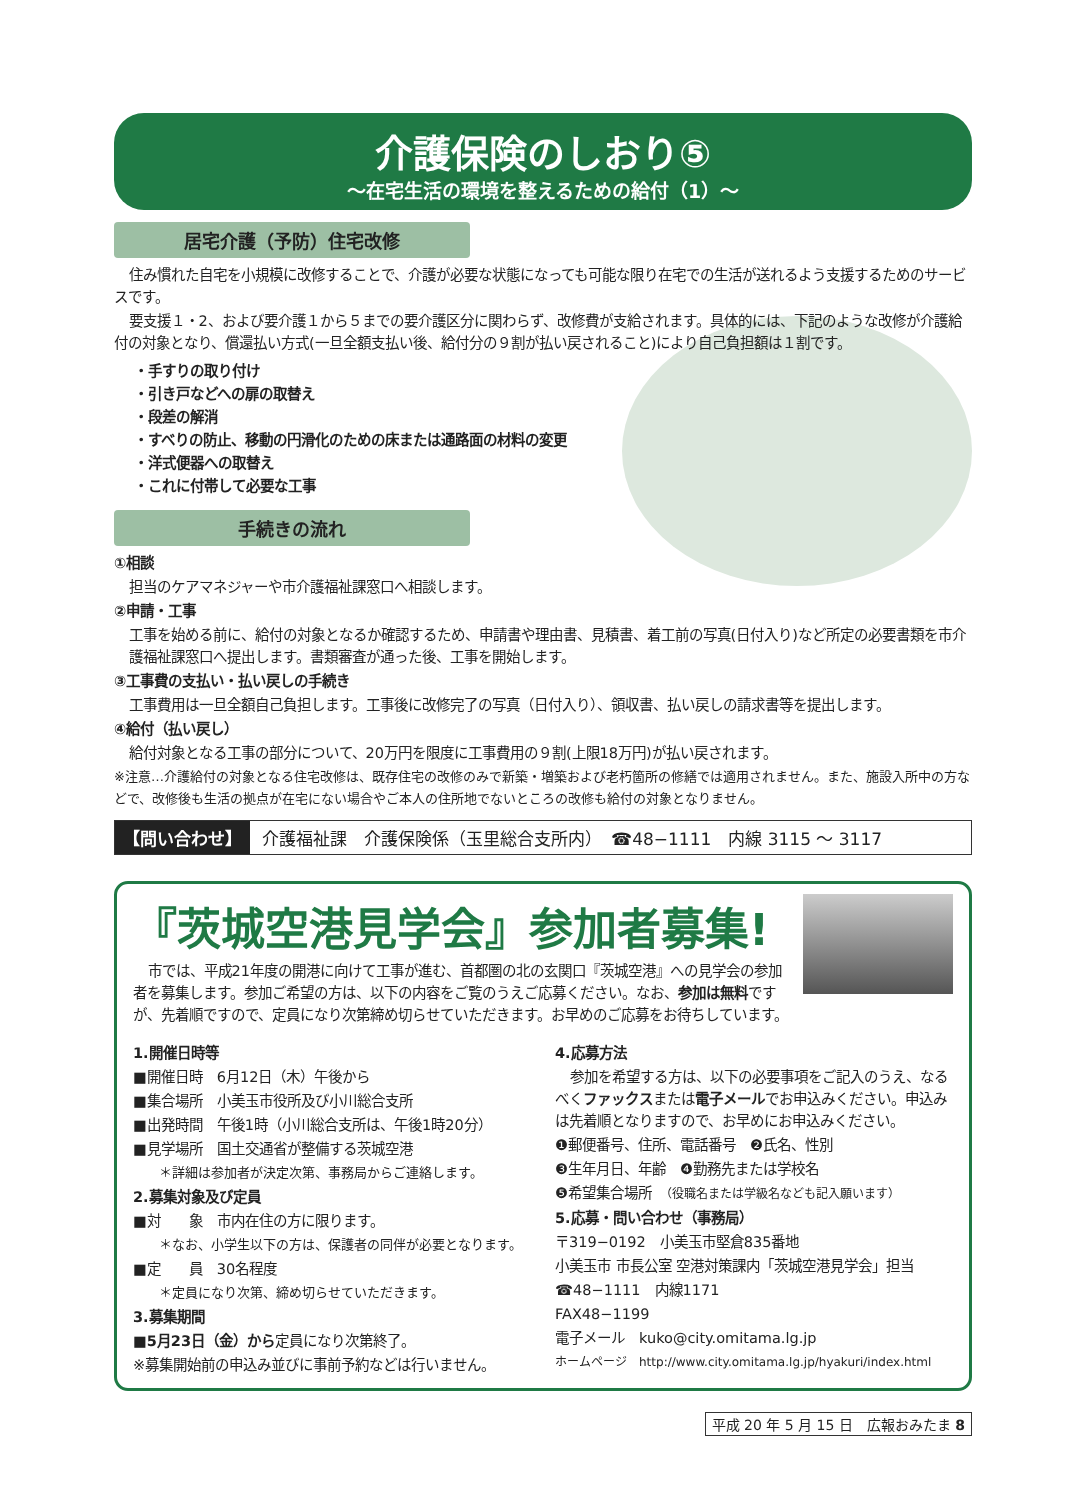介護保険のしおり⑤
〜在宅生活の環境を整えるための給付（1）〜
居宅介護（予防）住宅改修
住み慣れた自宅を小規模に改修することで、介護が必要な状態になっても可能な限り在宅での生活が送れるよう支援するためのサービスです。
要支援１・2、および要介護１から５までの要介護区分に関わらず、改修費が支給されます。具体的には、下記のような改修が介護給付の対象となり、償還払い方式(一旦全額支払い後、給付分の９割が払い戻されること)により自己負担額は１割です。
・手すりの取り付け
・引き戸などへの扉の取替え
・段差の解消
・すべりの防止、移動の円滑化のための床または通路面の材料の変更
・洋式便器への取替え
・これに付帯して必要な工事
手続きの流れ
①相談
担当のケアマネジャーや市介護福祉課窓口へ相談します。
②申請・工事
工事を始める前に、給付の対象となるか確認するため、申請書や理由書、見積書、着工前の写真(日付入り)など所定の必要書類を市介護福祉課窓口へ提出します。書類審査が通った後、工事を開始します。
③工事費の支払い・払い戻しの手続き
工事費用は一旦全額自己負担します。工事後に改修完了の写真（日付入り）、領収書、払い戻しの請求書等を提出します。
④給付（払い戻し）
給付対象となる工事の部分について、20万円を限度に工事費用の９割(上限18万円)が払い戻されます。
※注意…介護給付の対象となる住宅改修は、既存住宅の改修のみで新築・増築および老朽箇所の修繕では適用されません。また、施設入所中の方などで、改修後も生活の拠点が在宅にない場合やご本人の住所地でないところの改修も給付の対象となりません。
【問い合わせ】 介護福祉課　介護保険係（玉里総合支所内）　☎48−1111　内線 3115 〜 3117
『茨城空港見学会』参加者募集!
市では、平成21年度の開港に向けて工事が進む、首都圏の北の玄関口『茨城空港』への見学会の参加者を募集します。参加ご希望の方は、以下の内容をご覧のうえご応募ください。なお、参加は無料ですが、先着順ですので、定員になり次第締め切らせていただきます。お早めのご応募をお待ちしています。
1.開催日時等
■開催日時　6月12日（木）午後から
■集合場所　小美玉市役所及び小川総合支所
■出発時間　午後1時（小川総合支所は、午後1時20分）
■見学場所　国土交通省が整備する茨城空港
　　＊詳細は参加者が決定次第、事務局からご連絡します。
2.募集対象及び定員
■対　　象　市内在住の方に限ります。
　　＊なお、小学生以下の方は、保護者の同伴が必要となります。
■定　　員　30名程度
　　＊定員になり次第、締め切らせていただきます。
3.募集期間
■5月23日（金）から定員になり次第終了。
※募集開始前の申込み並びに事前予約などは行いません。
4.応募方法
参加を希望する方は、以下の必要事項をご記入のうえ、なるべくファックスまたは電子メールでお申込みください。申込みは先着順となりますので、お早めにお申込みください。
❶郵便番号、住所、電話番号　❷氏名、性別
❸生年月日、年齢　❹勤務先または学校名
❺希望集合場所　（役職名または学級名なども記入願います）
5.応募・問い合わせ（事務局）
〒319−0192　小美玉市堅倉835番地
小美玉市 市長公室 空港対策課内「茨城空港見学会」担当
☎48−1111　内線1171
FAX48−1199
電子メール　kuko@city.omitama.lg.jp
ホームページ　http://www.city.omitama.lg.jp/hyakuri/index.html
平成 20 年 5 月 15 日　広報おみたま 8